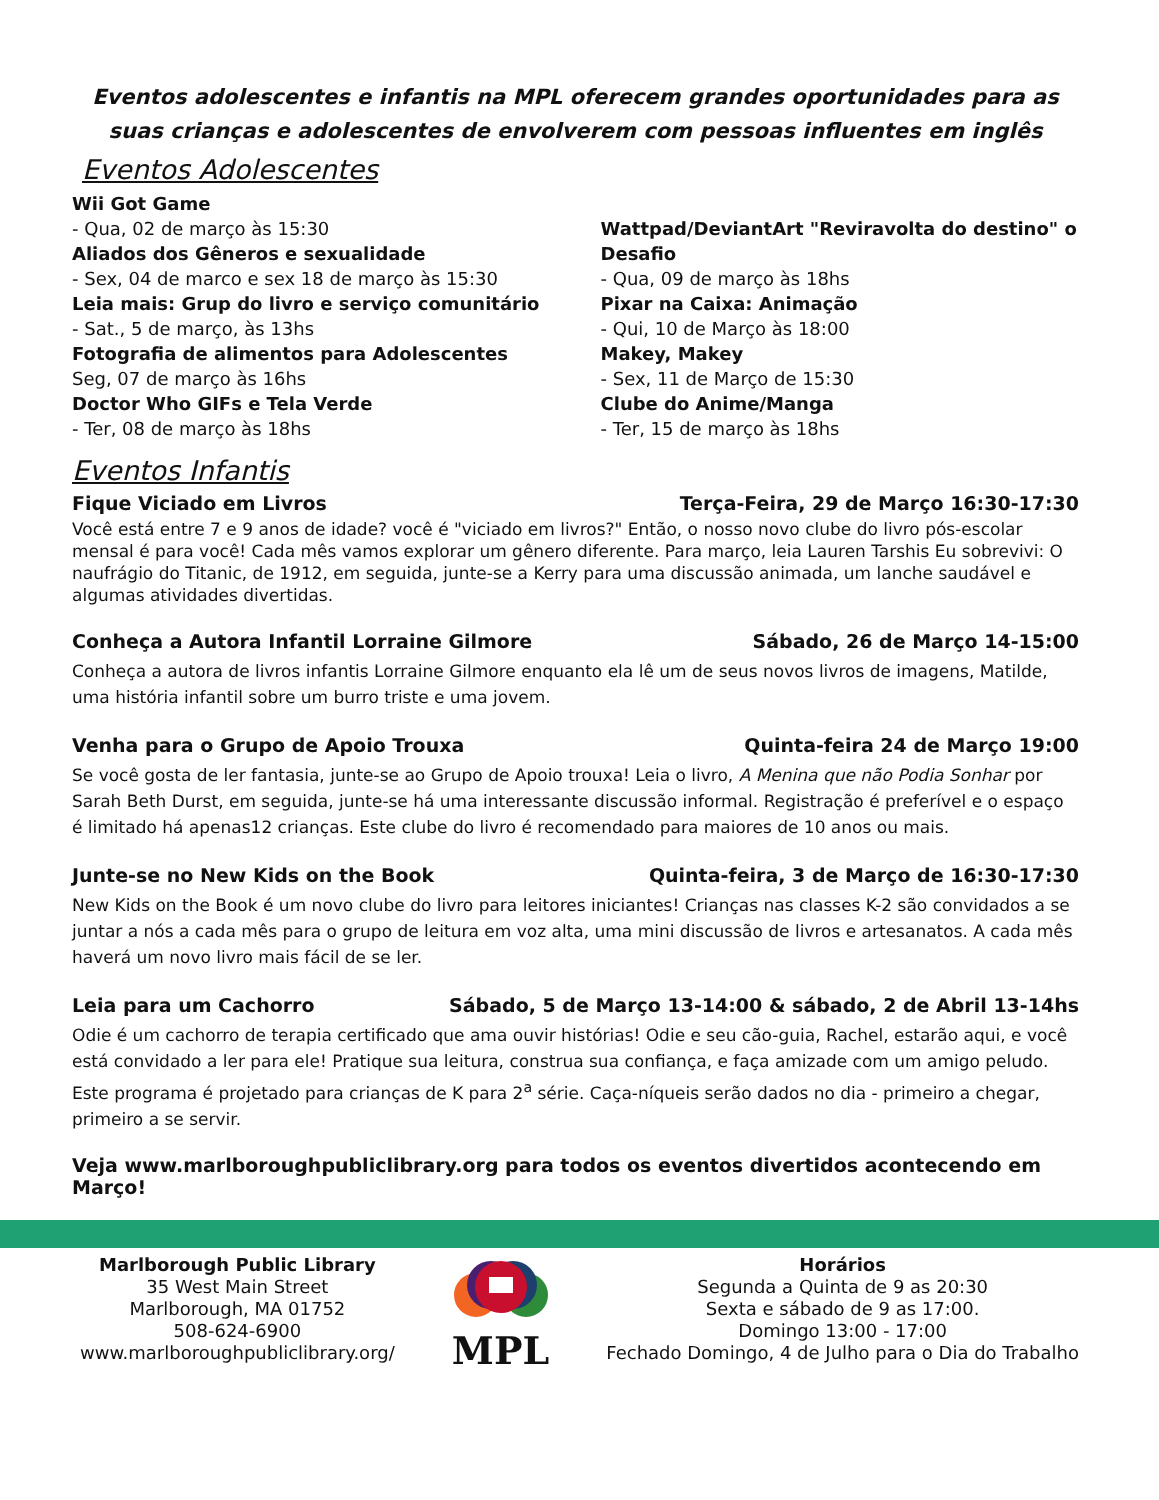Eventos adolescentes e infantis na MPL oferecem grandes oportunidades para as suas crianças e adolescentes de envolverem com pessoas influentes em inglês
Eventos Adolescentes
Wii Got Game
- Qua, 02 de março às 15:30
Aliados dos Gêneros e sexualidade
- Sex, 04 de marco e sex 18 de março às 15:30
Leia mais: Grup do livro e serviço comunitário
- Sat., 5 de março, às 13hs
Fotografia de alimentos para Adolescentes
Seg, 07 de março às 16hs
Doctor Who GIFs e Tela Verde
- Ter, 08 de março às 18hs
Wattpad/DeviantArt "Reviravolta do destino" o Desafio
- Qua, 09 de março às 18hs
Pixar na Caixa: Animação
- Qui, 10 de Março às 18:00
Makey, Makey
- Sex, 11 de Março de 15:30
Clube do Anime/Manga
- Ter, 15 de março às 18hs
Eventos Infantis
Fique Viciado em Livros Terça-Feira, 29 de Março 16:30-17:30
Você está entre 7 e 9 anos de idade? você é "viciado em livros?" Então, o nosso novo clube do livro pós-escolar mensal é para você! Cada mês vamos explorar um gênero diferente. Para março, leia Lauren Tarshis Eu sobrevivi: O naufrágio do Titanic, de 1912, em seguida, junte-se a Kerry para uma discussão animada, um lanche saudável e algumas atividades divertidas.
Conheça a Autora Infantil Lorraine Gilmore Sábado, 26 de Março 14-15:00
Conheça a autora de livros infantis Lorraine Gilmore enquanto ela lê um de seus novos livros de imagens, Matilde, uma história infantil sobre um burro triste e uma jovem.
Venha para o Grupo de Apoio Trouxa Quinta-feira 24 de Março 19:00
Se você gosta de ler fantasia, junte-se ao Grupo de Apoio trouxa! Leia o livro, A Menina que não Podia Sonhar por Sarah Beth Durst, em seguida, junte-se há uma interessante discussão informal. Registração é preferível e o espaço é limitado há apenas12 crianças. Este clube do livro é recomendado para maiores de 10 anos ou mais.
Junte-se no New Kids on the Book Quinta-feira, 3 de Março de 16:30-17:30
New Kids on the Book é um novo clube do livro para leitores iniciantes! Crianças nas classes K-2 são convidados a se juntar a nós a cada mês para o grupo de leitura em voz alta, uma mini discussão de livros e artesanatos. A cada mês haverá um novo livro mais fácil de se ler.
Leia para um Cachorro Sábado, 5 de Março 13-14:00 & sábado, 2 de Abril 13-14hs
Odie é um cachorro de terapia certificado que ama ouvir histórias! Odie e seu cão-guia, Rachel, estarão aqui, e você está convidado a ler para ele! Pratique sua leitura, construa sua confiança, e faça amizade com um amigo peludo. Este programa é projetado para crianças de K para 2<sup>a</sup> série. Caça-níqueis serão dados no dia - primeiro a chegar, primeiro a se servir.
Veja www.marlboroughpubliclibrary.org para todos os eventos divertidos acontecendo em Março!
Marlborough Public Library
35 West Main Street
Marlborough, MA 01752
508-624-6900
www.marlboroughpubliclibrary.org/
MPL
Horários
Segunda a Quinta de 9 as 20:30
Sexta e sábado de 9 as 17:00.
Domingo 13:00 - 17:00
Fechado Domingo, 4 de Julho para o Dia do Trabalho